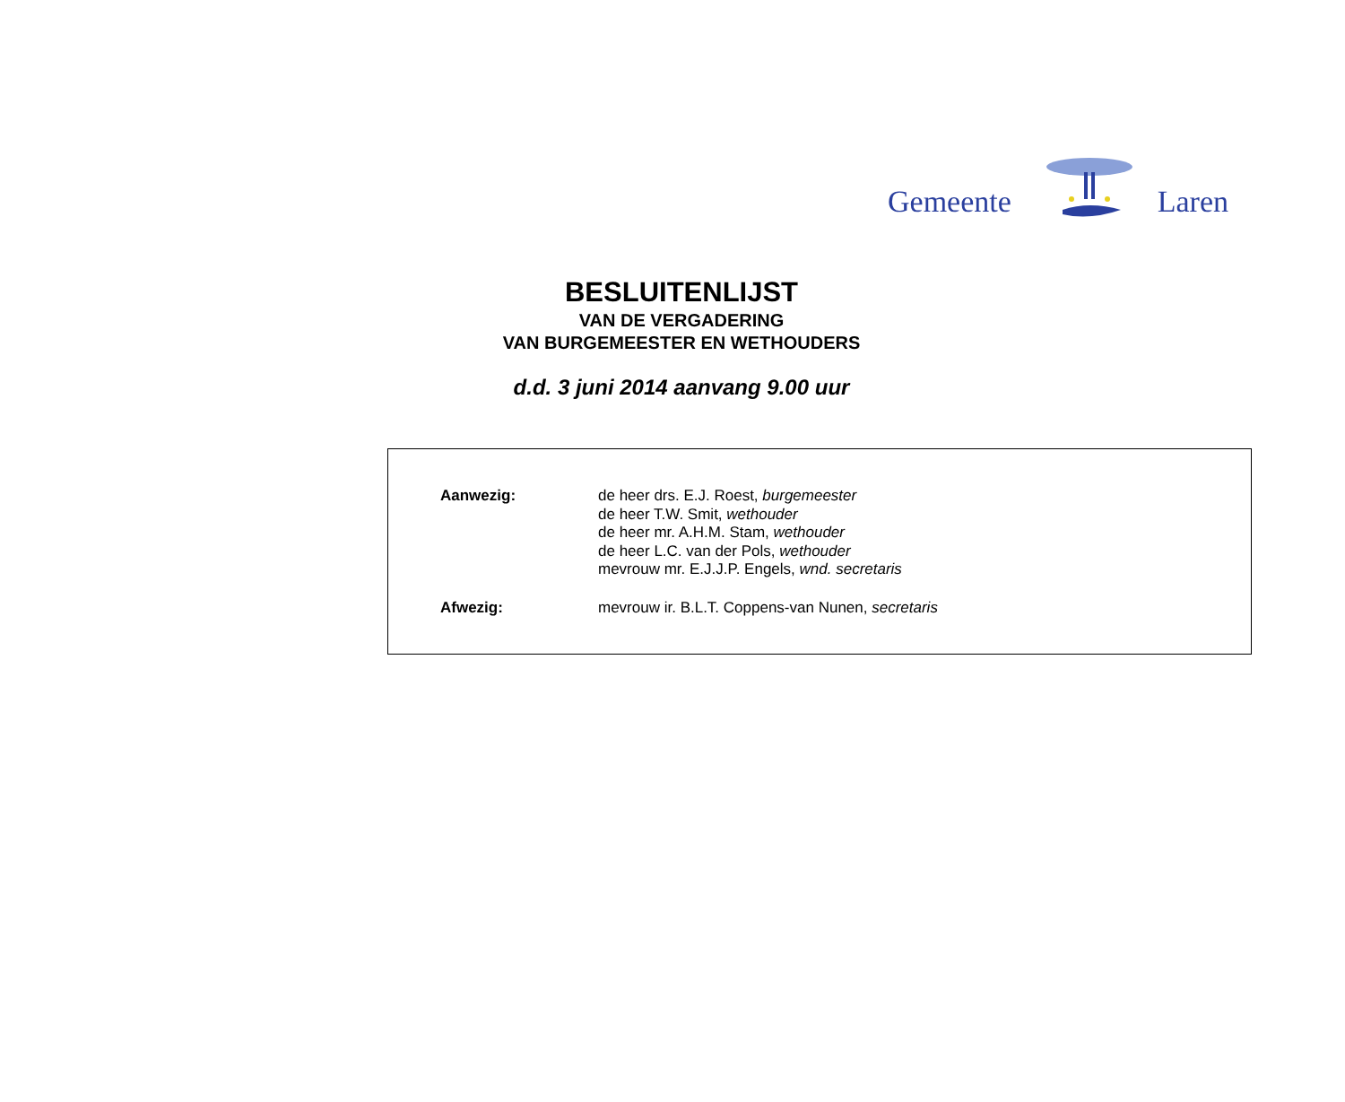Gemeente Laren
BESLUITENLIJST
VAN DE VERGADERING
VAN BURGEMEESTER EN WETHOUDERS
d.d. 3 juni 2014 aanvang 9.00 uur
Aanwezig: de heer drs. E.J. Roest, burgemeester
de heer T.W. Smit, wethouder
de heer mr. A.H.M. Stam, wethouder
de heer L.C. van der Pols, wethouder
mevrouw mr. E.J.J.P. Engels, wnd. secretaris
Afwezig: mevrouw ir. B.L.T. Coppens-van Nunen, secretaris